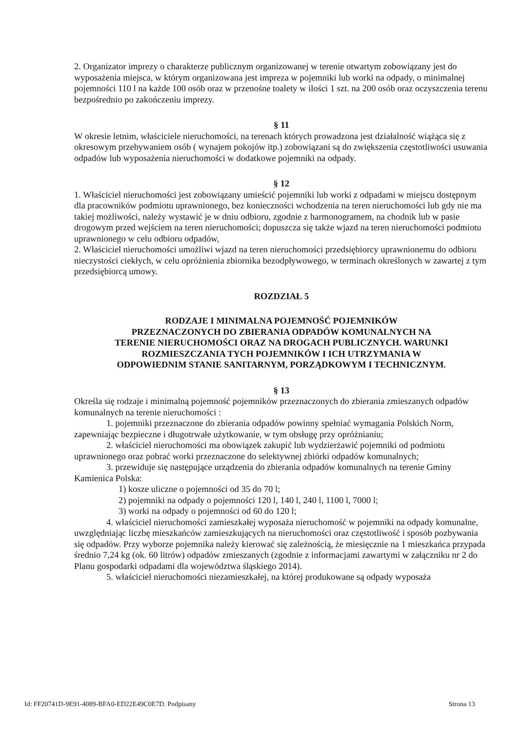2. Organizator imprezy o charakterze publicznym organizowanej w terenie otwartym zobowiązany jest do wyposażenia miejsca, w którym organizowana jest impreza w pojemniki lub worki na odpady, o minimalnej pojemności 110 l na każde 100 osób oraz w przenośne toalety w ilości 1 szt. na 200 osób oraz oczyszczenia terenu bezpośrednio po zakończeniu imprezy.
§ 11
W okresie letnim, właściciele nieruchomości, na terenach których prowadzona jest działalność wiążąca się z okresowym przebywaniem osób ( wynajem pokojów itp.) zobowiązani są do zwiększenia częstotliwości usuwania odpadów lub wyposażenia nieruchomości w dodatkowe pojemniki na odpady.
§ 12
1. Właściciel nieruchomości jest zobowiązany umieścić pojemniki lub worki z odpadami w miejscu dostępnym dla pracowników podmiotu uprawnionego, bez konieczności wchodzenia na teren nieruchomości lub gdy nie ma takiej możliwości, należy wystawić je w dniu odbioru, zgodnie z harmonogramem, na chodnik lub w pasie drogowym przed wejściem na teren nieruchomości; dopuszcza się także wjazd na teren nieruchomości podmiotu uprawnionego w celu odbioru odpadów,
2. Właściciel nieruchomości umożliwi wjazd na teren nieruchomości przedsiębiorcy uprawnionemu do odbioru nieczystości ciekłych, w celu opróżnienia zbiornika bezodpływowego, w terminach określonych w zawartej z tym przedsiębiorcą umowy.
ROZDZIAŁ 5
RODZAJE I MINIMALNA POJEMNOŚĆ POJEMNIKÓW
PRZEZNACZONYCH DO ZBIERANIA ODPADÓW KOMUNALNYCH NA
TERENIE NIERUCHOMOŚCI ORAZ NA DROGACH PUBLICZNYCH. WARUNKI
ROZMIESZCZANIA TYCH POJEMNIKÓW I ICH UTRZYMANIA W
ODPOWIEDNIM STANIE SANITARNYM, PORZĄDKOWYM I TECHNICZNYM.
§ 13
Określa się rodzaje i minimalną pojemność pojemników przeznaczonych do zbierania zmieszanych odpadów komunalnych na terenie nieruchomości :
1. pojemniki przeznaczone do zbierania odpadów powinny spełniać wymagania Polskich Norm, zapewniając bezpieczne i długotrwałe użytkowanie, w tym obsługę przy opróżnianiu;
2. właściciel nieruchomości ma obowiązek zakupić lub wydzierżawić pojemniki od podmiotu uprawnionego oraz pobrać worki przeznaczone do selektywnej zbiórki odpadów komunalnych;
3. przewiduje się następujące urządzenia do zbierania odpadów komunalnych na terenie Gminy Kamienica Polska:
1) kosze uliczne o pojemności od 35 do 70 l;
2) pojemniki na odpady o pojemności 120 l, 140 l, 240 l, 1100 l, 7000 l;
3) worki na odpady o pojemności od 60 do 120 l;
4. właściciel nieruchomości zamieszkałej wyposaża nieruchomość w pojemniki na odpady komunalne, uwzględniając liczbę mieszkańców zamieszkujących na nieruchomości oraz częstotliwość i sposób pozbywania się odpadów. Przy wyborze pojemnika należy kierować się zależnością, że miesięcznie na 1 mieszkańca przypada średnio 7,24 kg (ok. 60 litrów) odpadów zmieszanych (zgodnie z informacjami zawartymi w załączniku nr 2 do Planu gospodarki odpadami dla województwa śląskiego 2014).
5. właściciel nieruchomości niezamieszkałej, na której produkowane są odpady wyposaża
Id: FF20741D-9E91-4089-BFA0-ED22E49C0E7D. Podpisany Strona 13